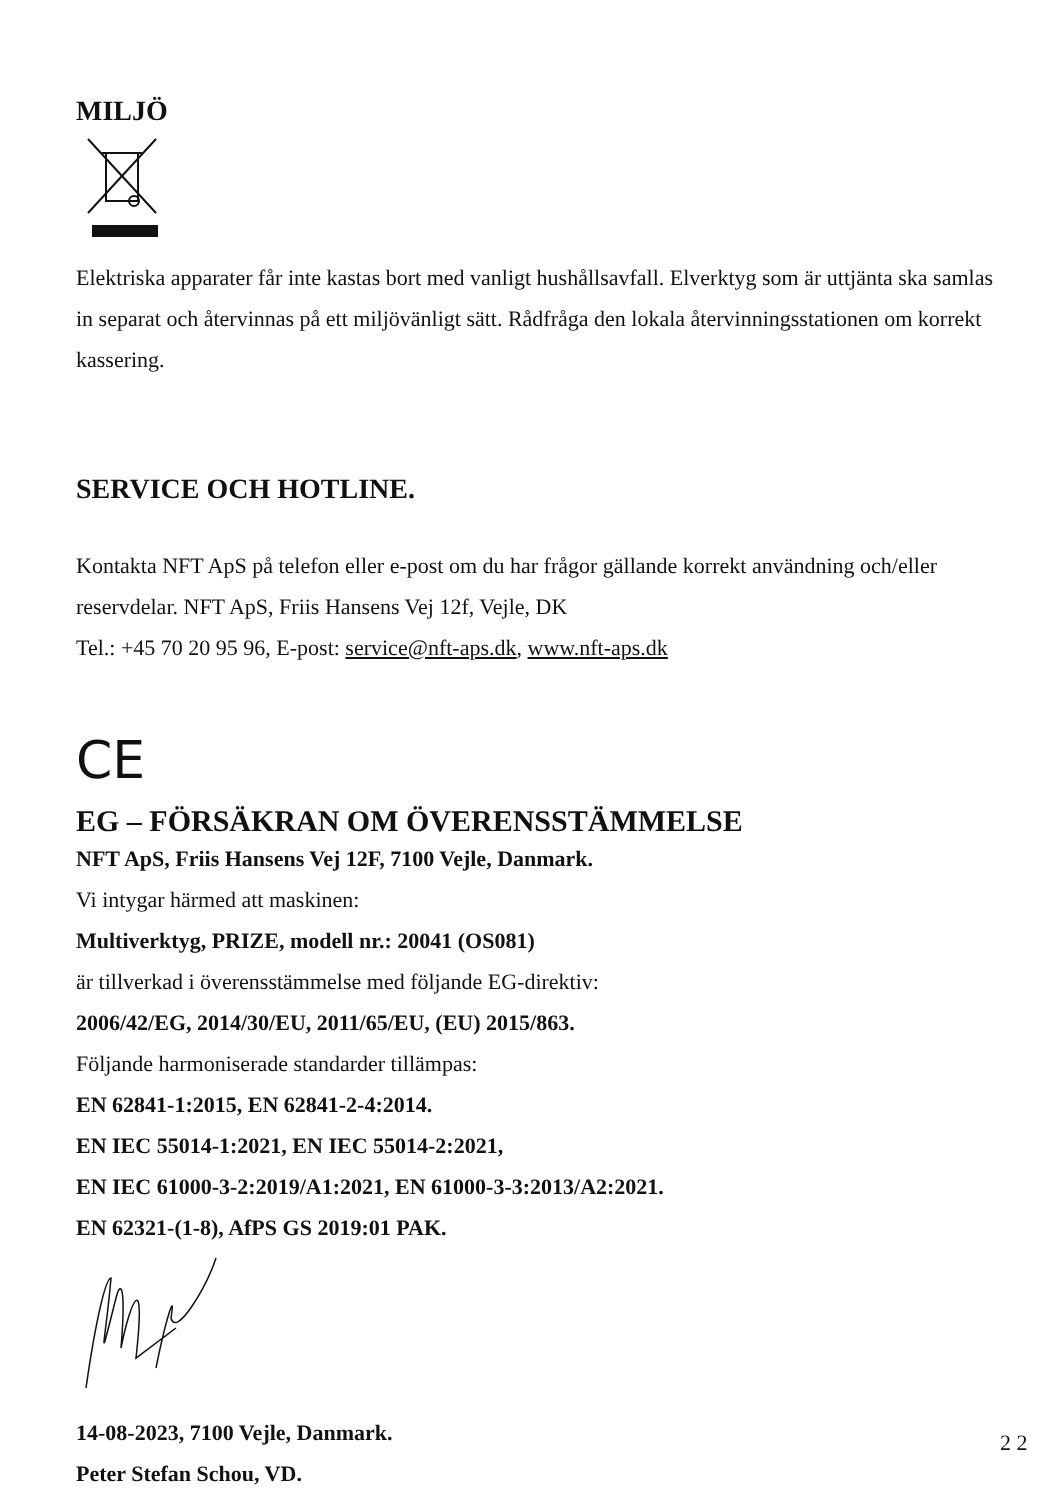MILJÖ
Elektriska apparater får inte kastas bort med vanligt hushållsavfall. Elverktyg som är uttjänta ska samlas in separat och återvinnas på ett miljövänligt sätt. Rådfråga den lokala återvinningsstationen om korrekt kassering.
SERVICE OCH HOTLINE.
Kontakta NFT ApS på telefon eller e-post om du har frågor gällande korrekt användning och/eller reservdelar. NFT ApS, Friis Hansens Vej 12f, Vejle, DK
Tel.: +45 70 20 95 96, E-post: service@nft-aps.dk, www.nft-aps.dk
CE
EG – FÖRSÄKRAN OM ÖVERENSSTÄMMELSE
NFT ApS, Friis Hansens Vej 12F, 7100 Vejle, Danmark.
Vi intygar härmed att maskinen:
Multiverktyg, PRIZE, modell nr.: 20041 (OS081)
är tillverkad i överensstämmelse med följande EG-direktiv:
2006/42/EG, 2014/30/EU, 2011/65/EU, (EU) 2015/863.
Följande harmoniserade standarder tillämpas:
EN 62841-1:2015, EN 62841-2-4:2014.
EN IEC 55014-1:2021, EN IEC 55014-2:2021,
EN IEC 61000-3-2:2019/A1:2021, EN 61000-3-3:2013/A2:2021.
EN 62321-(1-8), AfPS GS 2019:01 PAK.
14-08-2023, 7100 Vejle, Danmark.
Peter Stefan Schou, VD.
2 2